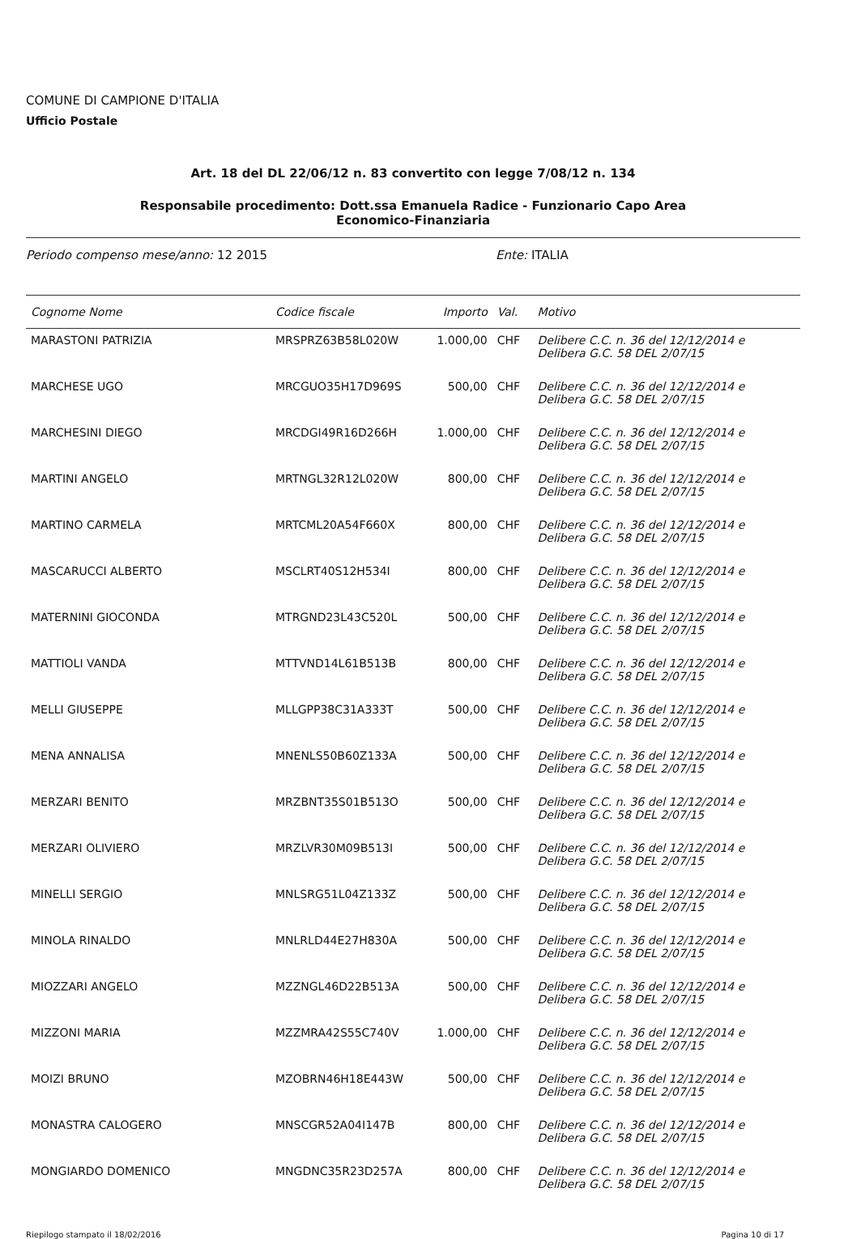COMUNE DI CAMPIONE D'ITALIA
Ufficio Postale
Art. 18 del DL 22/06/12 n. 83 convertito con legge 7/08/12 n. 134
Responsabile procedimento: Dott.ssa Emanuela Radice - Funzionario Capo Area
Economico-Finanziaria
Periodo compenso mese/anno: 12 2015 Ente: ITALIA
| Cognome Nome | Codice fiscale | Importo | Val. | Motivo |
| --- | --- | --- | --- | --- |
| MARASTONI PATRIZIA | MRSPRZ63B58L020W | 1.000,00 | CHF | Delibere C.C. n. 36 del 12/12/2014 e Delibera G.C. 58 DEL 2/07/15 |
| MARCHESE UGO | MRCGUO35H17D969S | 500,00 | CHF | Delibere C.C. n. 36 del 12/12/2014 e Delibera G.C. 58 DEL 2/07/15 |
| MARCHESINI DIEGO | MRCDGI49R16D266H | 1.000,00 | CHF | Delibere C.C. n. 36 del 12/12/2014 e Delibera G.C. 58 DEL 2/07/15 |
| MARTINI ANGELO | MRTNGL32R12L020W | 800,00 | CHF | Delibere C.C. n. 36 del 12/12/2014 e Delibera G.C. 58 DEL 2/07/15 |
| MARTINO CARMELA | MRTCML20A54F660X | 800,00 | CHF | Delibere C.C. n. 36 del 12/12/2014 e Delibera G.C. 58 DEL 2/07/15 |
| MASCARUCCI ALBERTO | MSCLRT40S12H534I | 800,00 | CHF | Delibere C.C. n. 36 del 12/12/2014 e Delibera G.C. 58 DEL 2/07/15 |
| MATERNINI GIOCONDA | MTRGND23L43C520L | 500,00 | CHF | Delibere C.C. n. 36 del 12/12/2014 e Delibera G.C. 58 DEL 2/07/15 |
| MATTIOLI VANDA | MTTVND14L61B513B | 800,00 | CHF | Delibere C.C. n. 36 del 12/12/2014 e Delibera G.C. 58 DEL 2/07/15 |
| MELLI GIUSEPPE | MLLGPP38C31A333T | 500,00 | CHF | Delibere C.C. n. 36 del 12/12/2014 e Delibera G.C. 58 DEL 2/07/15 |
| MENA ANNALISA | MNENLS50B60Z133A | 500,00 | CHF | Delibere C.C. n. 36 del 12/12/2014 e Delibera G.C. 58 DEL 2/07/15 |
| MERZARI BENITO | MRZBNT35S01B513O | 500,00 | CHF | Delibere C.C. n. 36 del 12/12/2014 e Delibera G.C. 58 DEL 2/07/15 |
| MERZARI OLIVIERO | MRZLVR30M09B513I | 500,00 | CHF | Delibere C.C. n. 36 del 12/12/2014 e Delibera G.C. 58 DEL 2/07/15 |
| MINELLI SERGIO | MNLSRG51L04Z133Z | 500,00 | CHF | Delibere C.C. n. 36 del 12/12/2014 e Delibera G.C. 58 DEL 2/07/15 |
| MINOLA RINALDO | MNLRLD44E27H830A | 500,00 | CHF | Delibere C.C. n. 36 del 12/12/2014 e Delibera G.C. 58 DEL 2/07/15 |
| MIOZZARI ANGELO | MZZNGL46D22B513A | 500,00 | CHF | Delibere C.C. n. 36 del 12/12/2014 e Delibera G.C. 58 DEL 2/07/15 |
| MIZZONI MARIA | MZZMRA42S55C740V | 1.000,00 | CHF | Delibere C.C. n. 36 del 12/12/2014 e Delibera G.C. 58 DEL 2/07/15 |
| MOIZI BRUNO | MZOBRN46H18E443W | 500,00 | CHF | Delibere C.C. n. 36 del 12/12/2014 e Delibera G.C. 58 DEL 2/07/15 |
| MONASTRA CALOGERO | MNSCGR52A04I147B | 800,00 | CHF | Delibere C.C. n. 36 del 12/12/2014 e Delibera G.C. 58 DEL 2/07/15 |
| MONGIARDO DOMENICO | MNGDNC35R23D257A | 800,00 | CHF | Delibere C.C. n. 36 del 12/12/2014 e Delibera G.C. 58 DEL 2/07/15 |
Riepilogo stampato il 18/02/2016 Pagina 10 di 17